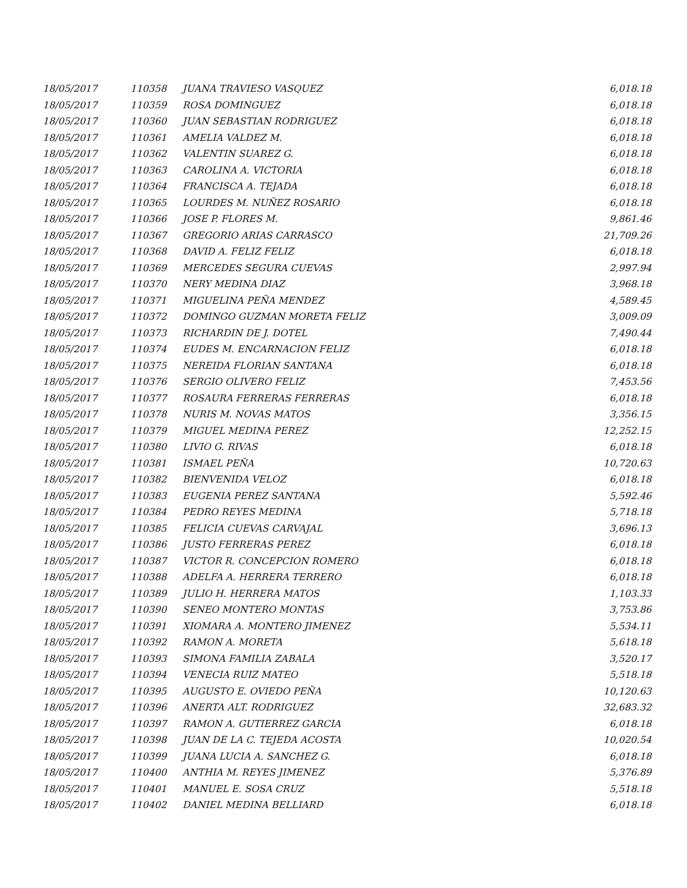| 18/05/2017 | 110358 | JUANA TRAVIESO VASQUEZ | 6,018.18 |
| 18/05/2017 | 110359 | ROSA DOMINGUEZ | 6,018.18 |
| 18/05/2017 | 110360 | JUAN SEBASTIAN RODRIGUEZ | 6,018.18 |
| 18/05/2017 | 110361 | AMELIA VALDEZ M. | 6,018.18 |
| 18/05/2017 | 110362 | VALENTIN SUAREZ G. | 6,018.18 |
| 18/05/2017 | 110363 | CAROLINA A. VICTORIA | 6,018.18 |
| 18/05/2017 | 110364 | FRANCISCA A. TEJADA | 6,018.18 |
| 18/05/2017 | 110365 | LOURDES M. NUÑEZ ROSARIO | 6,018.18 |
| 18/05/2017 | 110366 | JOSE P. FLORES M. | 9,861.46 |
| 18/05/2017 | 110367 | GREGORIO ARIAS CARRASCO | 21,709.26 |
| 18/05/2017 | 110368 | DAVID A. FELIZ FELIZ | 6,018.18 |
| 18/05/2017 | 110369 | MERCEDES SEGURA CUEVAS | 2,997.94 |
| 18/05/2017 | 110370 | NERY MEDINA DIAZ | 3,968.18 |
| 18/05/2017 | 110371 | MIGUELINA PEÑA MENDEZ | 4,589.45 |
| 18/05/2017 | 110372 | DOMINGO GUZMAN MORETA FELIZ | 3,009.09 |
| 18/05/2017 | 110373 | RICHARDIN DE J. DOTEL | 7,490.44 |
| 18/05/2017 | 110374 | EUDES M. ENCARNACION FELIZ | 6,018.18 |
| 18/05/2017 | 110375 | NEREIDA FLORIAN SANTANA | 6,018.18 |
| 18/05/2017 | 110376 | SERGIO OLIVERO FELIZ | 7,453.56 |
| 18/05/2017 | 110377 | ROSAURA FERRERAS FERRERAS | 6,018.18 |
| 18/05/2017 | 110378 | NURIS M. NOVAS MATOS | 3,356.15 |
| 18/05/2017 | 110379 | MIGUEL MEDINA PEREZ | 12,252.15 |
| 18/05/2017 | 110380 | LIVIO G. RIVAS | 6,018.18 |
| 18/05/2017 | 110381 | ISMAEL PEÑA | 10,720.63 |
| 18/05/2017 | 110382 | BIENVENIDA VELOZ | 6,018.18 |
| 18/05/2017 | 110383 | EUGENIA PEREZ SANTANA | 5,592.46 |
| 18/05/2017 | 110384 | PEDRO REYES MEDINA | 5,718.18 |
| 18/05/2017 | 110385 | FELICIA CUEVAS CARVAJAL | 3,696.13 |
| 18/05/2017 | 110386 | JUSTO FERRERAS PEREZ | 6,018.18 |
| 18/05/2017 | 110387 | VICTOR R. CONCEPCION ROMERO | 6,018.18 |
| 18/05/2017 | 110388 | ADELFA A. HERRERA TERRERO | 6,018.18 |
| 18/05/2017 | 110389 | JULIO H. HERRERA MATOS | 1,103.33 |
| 18/05/2017 | 110390 | SENEO MONTERO MONTAS | 3,753.86 |
| 18/05/2017 | 110391 | XIOMARA A. MONTERO JIMENEZ | 5,534.11 |
| 18/05/2017 | 110392 | RAMON A. MORETA | 5,618.18 |
| 18/05/2017 | 110393 | SIMONA FAMILIA ZABALA | 3,520.17 |
| 18/05/2017 | 110394 | VENECIA RUIZ MATEO | 5,518.18 |
| 18/05/2017 | 110395 | AUGUSTO E. OVIEDO PEÑA | 10,120.63 |
| 18/05/2017 | 110396 | ANERTA ALT. RODRIGUEZ | 32,683.32 |
| 18/05/2017 | 110397 | RAMON A. GUTIERREZ GARCIA | 6,018.18 |
| 18/05/2017 | 110398 | JUAN DE LA C. TEJEDA ACOSTA | 10,020.54 |
| 18/05/2017 | 110399 | JUANA LUCIA A. SANCHEZ G. | 6,018.18 |
| 18/05/2017 | 110400 | ANTHIA M. REYES JIMENEZ | 5,376.89 |
| 18/05/2017 | 110401 | MANUEL E. SOSA CRUZ | 5,518.18 |
| 18/05/2017 | 110402 | DANIEL MEDINA BELLIARD | 6,018.18 |